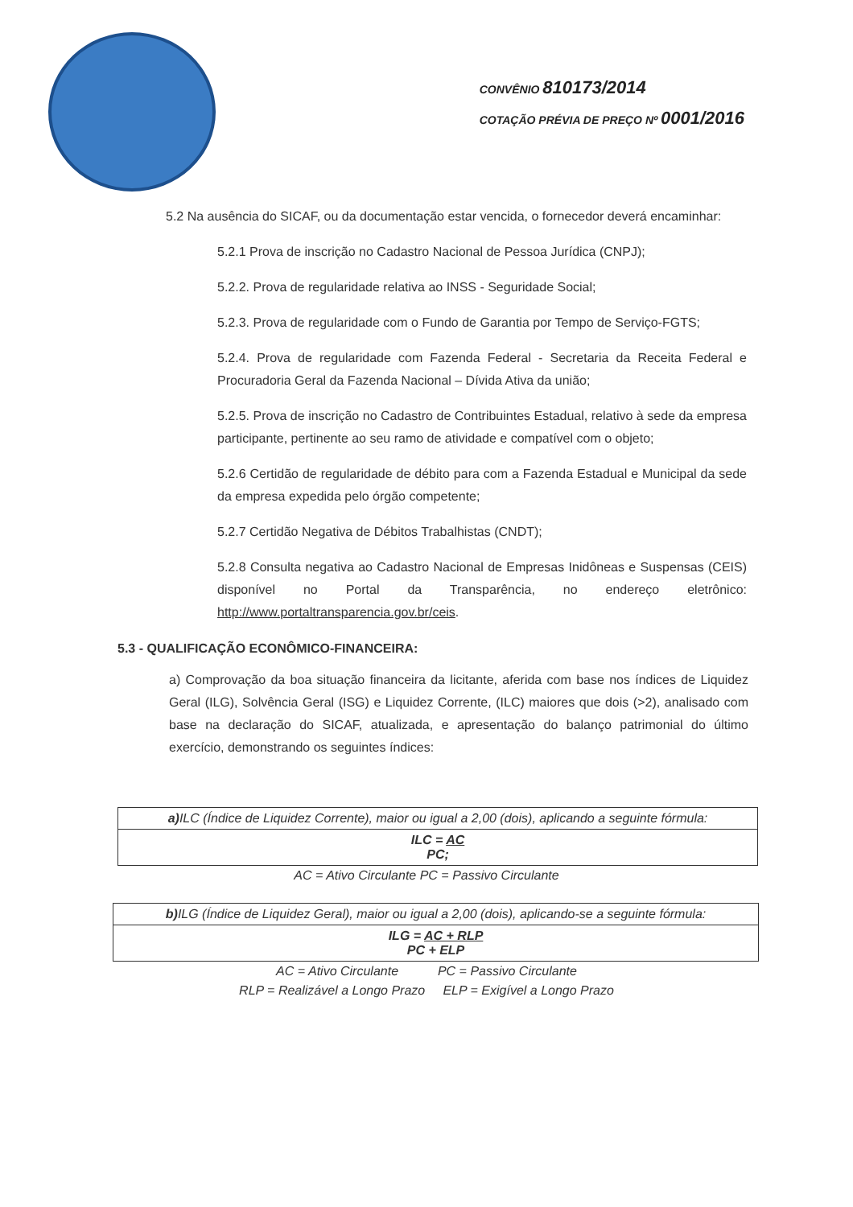CONVÊNIO 810173/2014
COTAÇÃO PRÉVIA DE PREÇO Nº 0001/2016
5.2 Na ausência do SICAF, ou da documentação estar vencida, o fornecedor deverá encaminhar:
5.2.1 Prova de inscrição no Cadastro Nacional de Pessoa Jurídica (CNPJ);
5.2.2. Prova de regularidade relativa ao INSS - Seguridade Social;
5.2.3. Prova de regularidade com o Fundo de Garantia por Tempo de Serviço-FGTS;
5.2.4. Prova de regularidade com Fazenda Federal - Secretaria da Receita Federal e Procuradoria Geral da Fazenda Nacional – Dívida Ativa da união;
5.2.5. Prova de inscrição no Cadastro de Contribuintes Estadual, relativo à sede da empresa participante, pertinente ao seu ramo de atividade e compatível com o objeto;
5.2.6 Certidão de regularidade de débito para com a Fazenda Estadual e Municipal da sede da empresa expedida pelo órgão competente;
5.2.7 Certidão Negativa de Débitos Trabalhistas (CNDT);
5.2.8 Consulta negativa ao Cadastro Nacional de Empresas Inidôneas e Suspensas (CEIS) disponível no Portal da Transparência, no endereço eletrônico: http://www.portaltransparencia.gov.br/ceis.
5.3 - QUALIFICAÇÃO ECONÔMICO-FINANCEIRA:
a) Comprovação da boa situação financeira da licitante, aferida com base nos índices de Liquidez Geral (ILG), Solvência Geral (ISG) e Liquidez Corrente, (ILC) maiores que dois (>2), analisado com base na declaração do SICAF, atualizada, e apresentação do balanço patrimonial do último exercício, demonstrando os seguintes índices:
| a) ILC (Índice de Liquidez Corrente), maior ou igual a 2,00 (dois), aplicando a seguinte fórmula: |
| ILC = AC PC; |
AC = Ativo Circulante PC = Passivo Circulante
| b) ILG (Índice de Liquidez Geral), maior ou igual a 2,00 (dois), aplicando-se a seguinte fórmula: |
| ILG = AC + RLP PC + ELP |
AC = Ativo Circulante PC = Passivo Circulante
RLP = Realizável a Longo Prazo ELP = Exigível a Longo Prazo